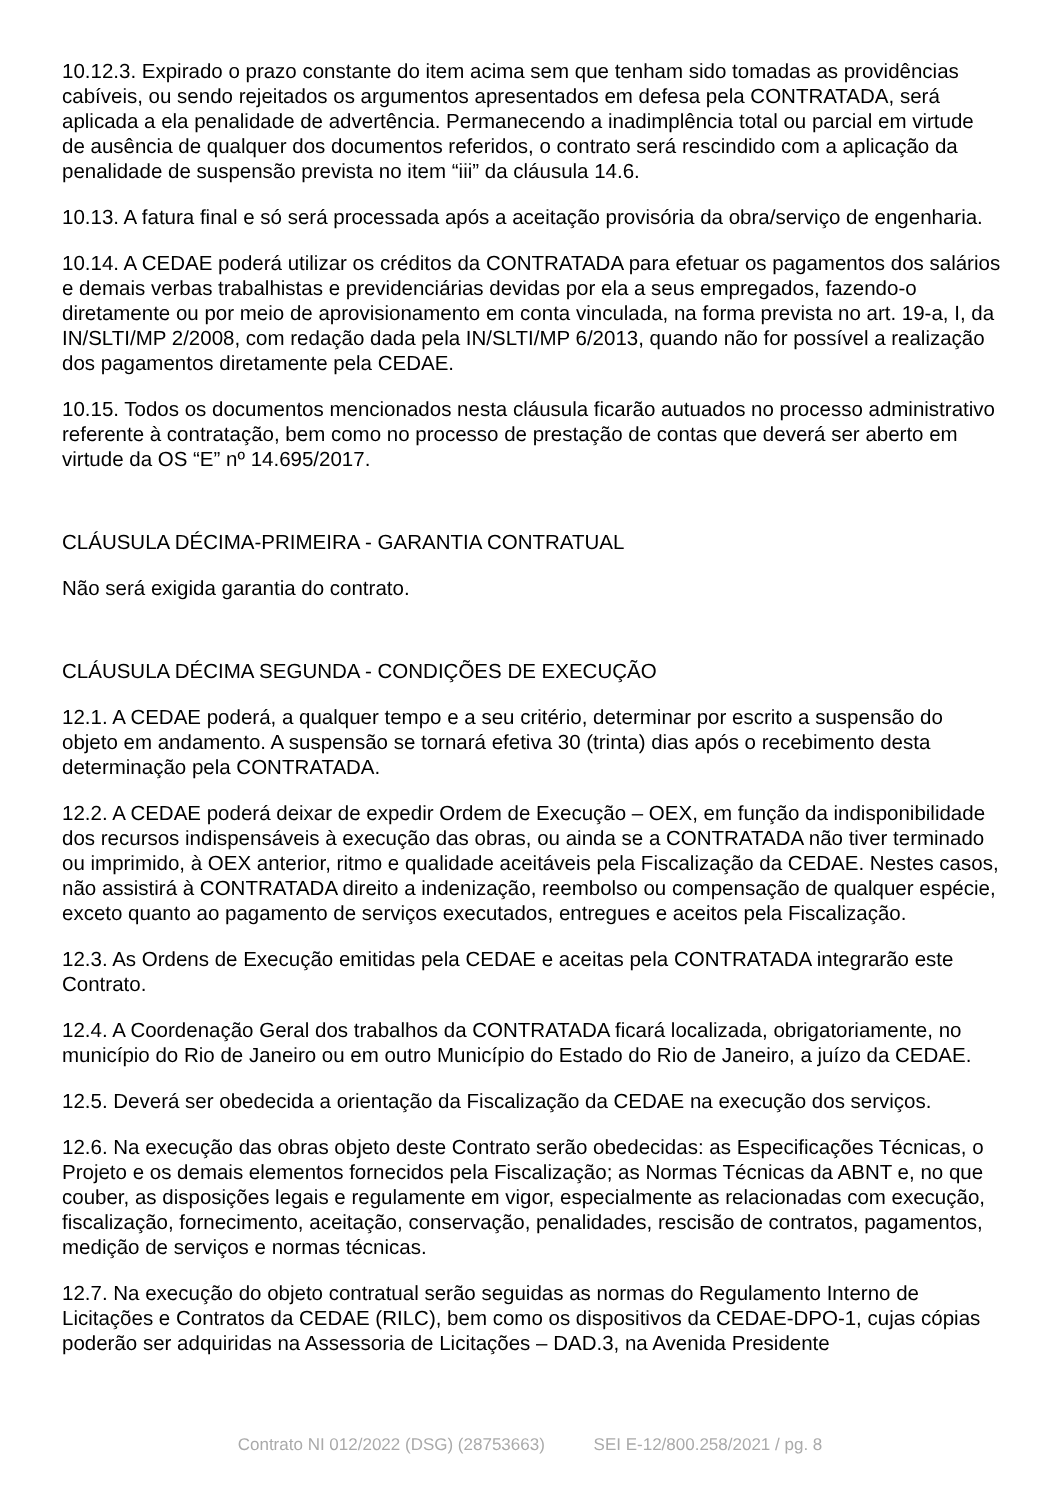10.12.3. Expirado o prazo constante do item acima sem que tenham sido tomadas as providências cabíveis, ou sendo rejeitados os argumentos apresentados em defesa pela CONTRATADA, será aplicada a ela penalidade de advertência. Permanecendo a inadimplência total ou parcial em virtude de ausência de qualquer dos documentos referidos, o contrato será rescindido com a aplicação da penalidade de suspensão prevista no item “iii” da cláusula 14.6.
10.13. A fatura final e só será processada após a aceitação provisória da obra/serviço de engenharia.
10.14. A CEDAE poderá utilizar os créditos da CONTRATADA para efetuar os pagamentos dos salários e demais verbas trabalhistas e previdenciárias devidas por ela a seus empregados, fazendo-o diretamente ou por meio de aprovisionamento em conta vinculada, na forma prevista no art. 19-a, I, da IN/SLTI/MP 2/2008, com redação dada pela IN/SLTI/MP 6/2013, quando não for possível a realização dos pagamentos diretamente pela CEDAE.
10.15. Todos os documentos mencionados nesta cláusula ficarão autuados no processo administrativo referente à contratação, bem como no processo de prestação de contas que deverá ser aberto em virtude da OS “E” nº 14.695/2017.
CLÁUSULA DÉCIMA-PRIMEIRA - GARANTIA CONTRATUAL
Não será exigida garantia do contrato.
CLÁUSULA DÉCIMA SEGUNDA - CONDIÇÕES DE EXECUÇÃO
12.1. A CEDAE poderá, a qualquer tempo e a seu critério, determinar por escrito a suspensão do objeto em andamento. A suspensão se tornará efetiva 30 (trinta) dias após o recebimento desta determinação pela CONTRATADA.
12.2. A CEDAE poderá deixar de expedir Ordem de Execução – OEX, em função da indisponibilidade dos recursos indispensáveis à execução das obras, ou ainda se a CONTRATADA não tiver terminado ou imprimido, à OEX anterior, ritmo e qualidade aceitáveis pela Fiscalização da CEDAE. Nestes casos, não assistirá à CONTRATADA direito a indenização, reembolso ou compensação de qualquer espécie, exceto quanto ao pagamento de serviços executados, entregues e aceitos pela Fiscalização.
12.3. As Ordens de Execução emitidas pela CEDAE e aceitas pela CONTRATADA integrarão este Contrato.
12.4. A Coordenação Geral dos trabalhos da CONTRATADA ficará localizada, obrigatoriamente, no município do Rio de Janeiro ou em outro Município do Estado do Rio de Janeiro, a juízo da CEDAE.
12.5. Deverá ser obedecida a orientação da Fiscalização da CEDAE na execução dos serviços.
12.6. Na execução das obras objeto deste Contrato serão obedecidas: as Especificações Técnicas, o Projeto e os demais elementos fornecidos pela Fiscalização; as Normas Técnicas da ABNT e, no que couber, as disposições legais e regulamente em vigor, especialmente as relacionadas com execução, fiscalização, fornecimento, aceitação, conservação, penalidades, rescisão de contratos, pagamentos, medição de serviços e normas técnicas.
12.7. Na execução do objeto contratual serão seguidas as normas do Regulamento Interno de Licitações e Contratos da CEDAE (RILC), bem como os dispositivos da CEDAE-DPO-1, cujas cópias poderão ser adquiridas na Assessoria de Licitações – DAD.3, na Avenida Presidente
Contrato NI 012/2022 (DSG) (28753663) SEI E-12/800.258/2021 / pg. 8